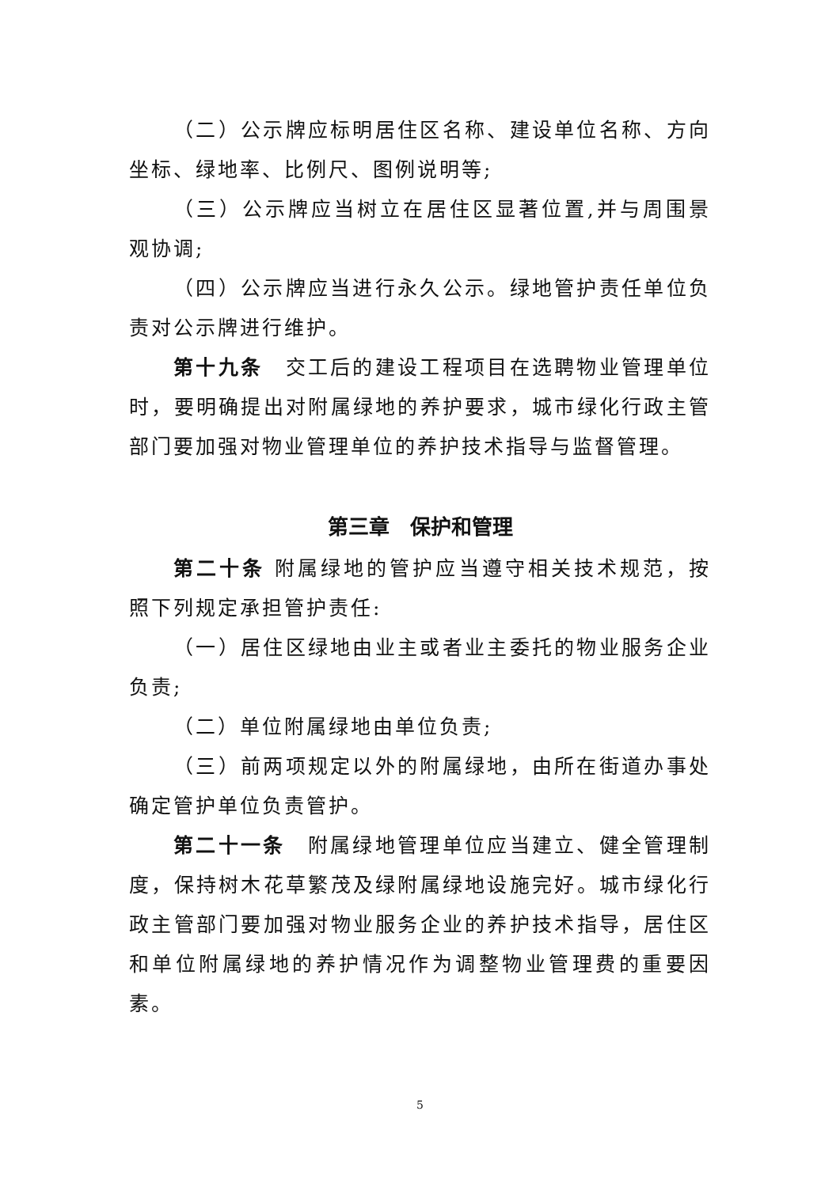（二）公示牌应标明居住区名称、建设单位名称、方向坐标、绿地率、比例尺、图例说明等;
（三）公示牌应当树立在居住区显著位置,并与周围景观协调;
（四）公示牌应当进行永久公示。绿地管护责任单位负责对公示牌进行维护。
第十九条　交工后的建设工程项目在选聘物业管理单位时，要明确提出对附属绿地的养护要求，城市绿化行政主管部门要加强对物业管理单位的养护技术指导与监督管理。
第三章　保护和管理
第二十条 附属绿地的管护应当遵守相关技术规范，按照下列规定承担管护责任:
（一）居住区绿地由业主或者业主委托的物业服务企业负责;
（二）单位附属绿地由单位负责;
（三）前两项规定以外的附属绿地，由所在街道办事处确定管护单位负责管护。
第二十一条　附属绿地管理单位应当建立、健全管理制度，保持树木花草繁茂及绿附属绿地设施完好。城市绿化行政主管部门要加强对物业服务企业的养护技术指导，居住区和单位附属绿地的养护情况作为调整物业管理费的重要因素。
5